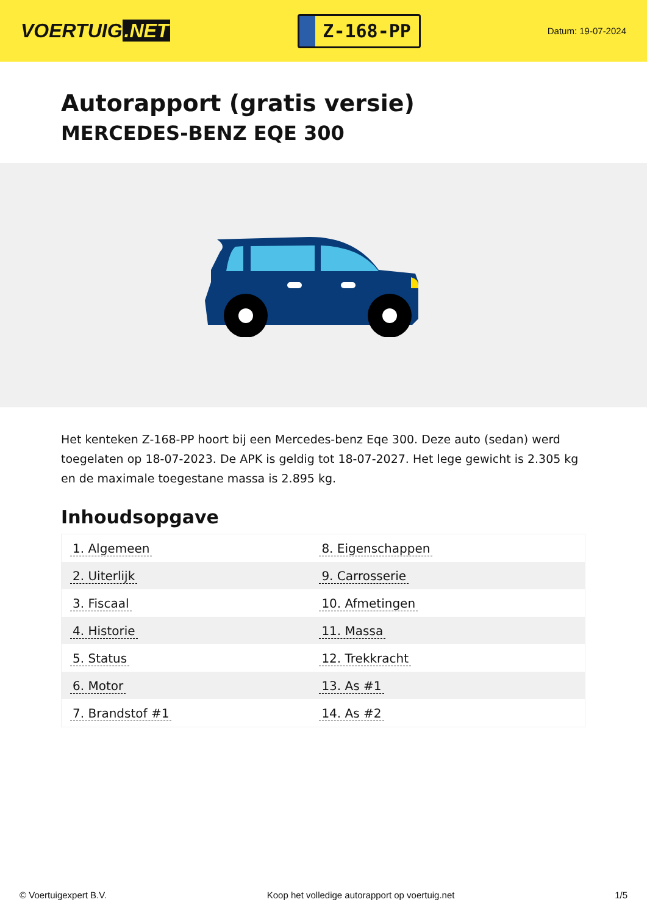VOERTUIG.NET
Z-168-PP
Datum: 19-07-2024
Autorapport (gratis versie)
MERCEDES-BENZ EQE 300
Het kenteken Z-168-PP hoort bij een Mercedes-benz Eqe 300. Deze auto (sedan) werd toegelaten op 18-07-2023. De APK is geldig tot 18-07-2027. Het lege gewicht is 2.305 kg en de maximale toegestane massa is 2.895 kg.
Inhoudsopgave
| 1. Algemeen | 8. Eigenschappen |
| 2. Uiterlijk | 9. Carrosserie |
| 3. Fiscaal | 10. Afmetingen |
| 4. Historie | 11. Massa |
| 5. Status | 12. Trekkracht |
| 6. Motor | 13. As #1 |
| 7. Brandstof #1 | 14. As #2 |
© Voertuigexpert B.V. Koop het volledige autorapport op voertuig.net 1/5